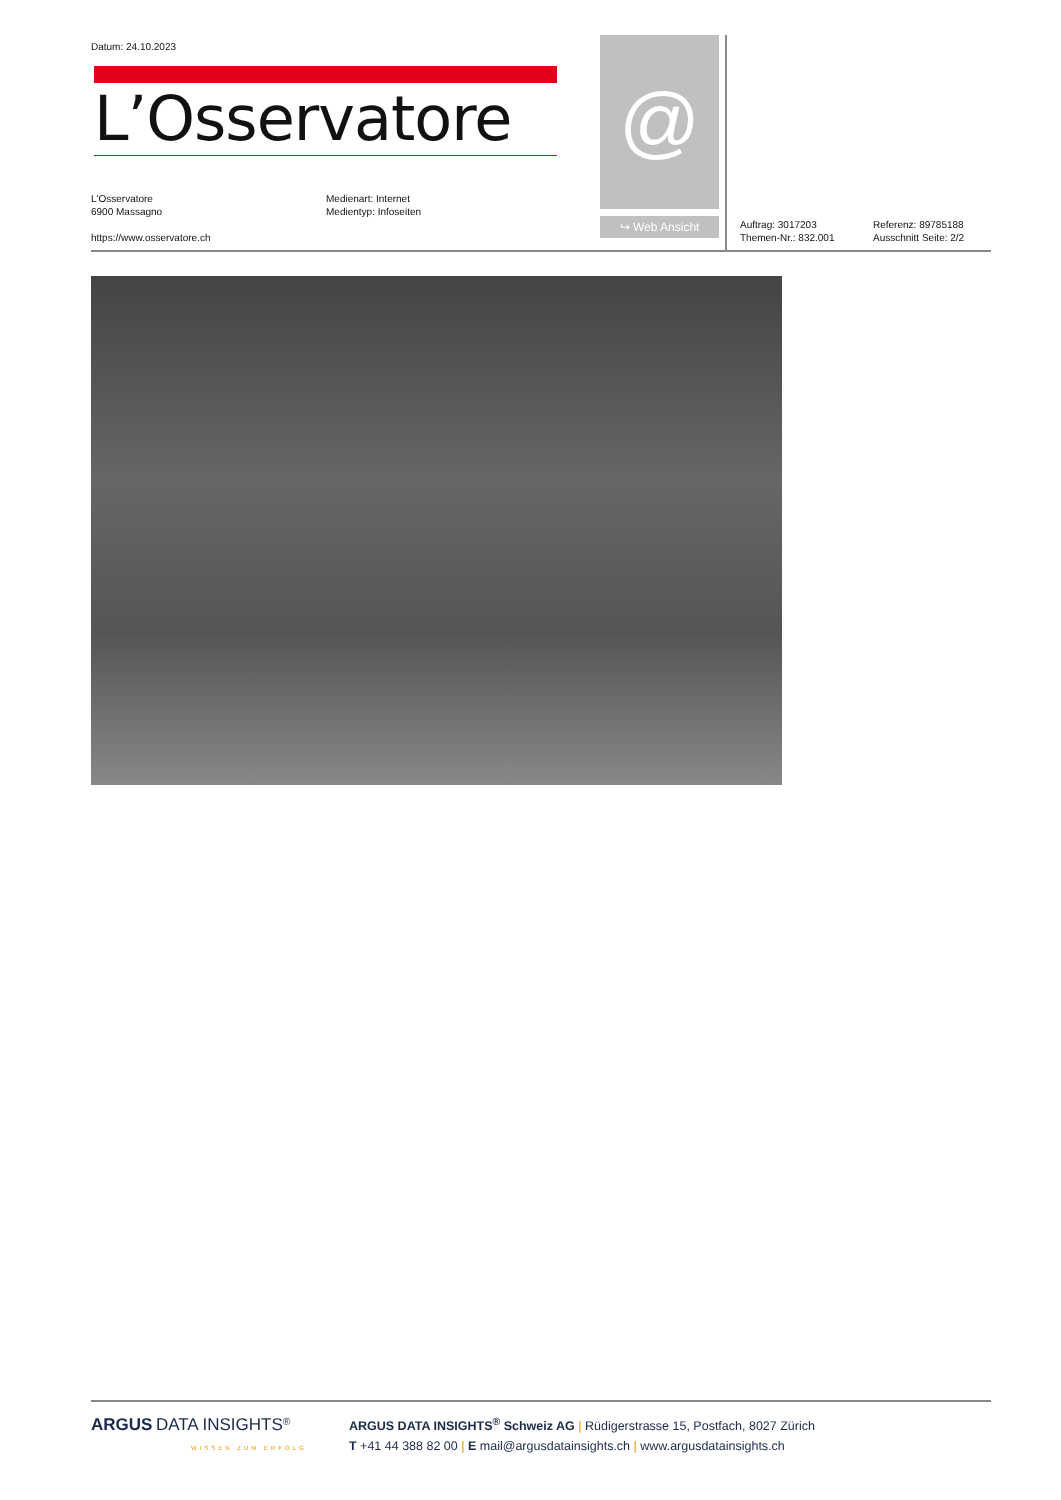Datum: 24.10.2023
L’Osservatore
L'Osservatore
6900 Massagno
https://www.osservatore.ch
Medienart: Internet
Medientyp: Infoseiten
@
↪ Web Ansicht
Auftrag: 3017203
Themen-Nr.: 832.001
Referenz: 89785188
Ausschnitt Seite: 2/2
ARGUS DATA INSIGHTS<sup>®</sup>
WISSEN ZUM ERFOLG
ARGUS DATA INSIGHTS<sup>®</sup> Schweiz AG | Rüdigerstrasse 15, Postfach, 8027 Zürich
T +41 44 388 82 00 | E mail@argusdatainsights.ch | www.argusdatainsights.ch